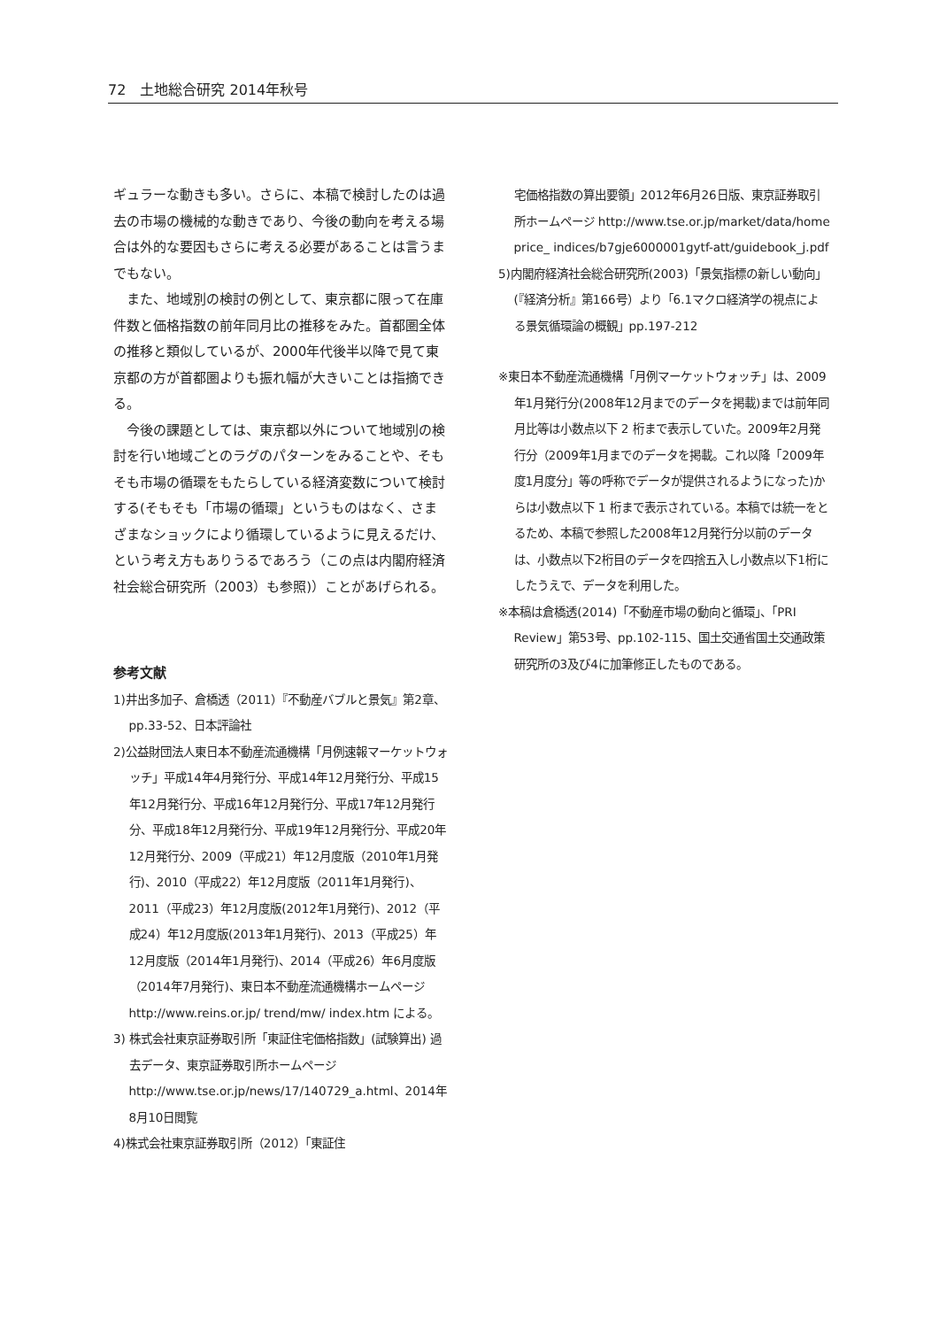72　土地総合研究 2014年秋号
ギュラーな動きも多い。さらに、本稿で検討したのは過去の市場の機械的な動きであり、今後の動向を考える場合は外的な要因もさらに考える必要があることは言うまでもない。
また、地域別の検討の例として、東京都に限って在庫件数と価格指数の前年同月比の推移をみた。首都圏全体の推移と類似しているが、2000年代後半以降で見て東京都の方が首都圏よりも振れ幅が大きいことは指摘できる。
今後の課題としては、東京都以外について地域別の検討を行い地域ごとのラグのパターンをみることや、そもそも市場の循環をもたらしている経済変数について検討する(そもそも「市場の循環」というものはなく、さまざまなショックにより循環しているように見えるだけ、という考え方もありうるであろう（この点は内閣府経済社会総合研究所（2003）も参照)）ことがあげられる。
参考文献
1)井出多加子、倉橋透（2011）『不動産バブルと景気』第2章、pp.33-52、日本評論社
2)公益財団法人東日本不動産流通機構「月例速報マーケットウォッチ」平成14年4月発行分、平成14年12月発行分、平成15年12月発行分、平成16年12月発行分、平成17年12月発行分、平成18年12月発行分、平成19年12月発行分、平成20年12月発行分、2009（平成21）年12月度版（2010年1月発行)、2010（平成22）年12月度版（2011年1月発行)、2011（平成23）年12月度版(2012年1月発行)、2012（平成24）年12月度版(2013年1月発行)、2013（平成25）年12月度版（2014年1月発行)、2014（平成26）年6月度版（2014年7月発行)、東日本不動産流通機構ホームページ http://www.reins.or.jp/ trend/mw/ index.htm による。
3) 株式会社東京証券取引所「東証住宅価格指数」(試験算出) 過去データ、東京証券取引所ホームページhttp://www.tse.or.jp/news/17/140729_a.html、2014年8月10日閲覧
4)株式会社東京証券取引所（2012）「東証住
宅価格指数の算出要領」2012年6月26日版、東京証券取引所ホームページ http://www.tse.or.jp/market/data/home price_ indices/b7gje6000001gytf-att/guidebook_j.pdf
5)内閣府経済社会総合研究所(2003)「景気指標の新しい動向」(『経済分析』第166号）より「6.1マクロ経済学の視点による景気循環論の概観」pp.197-212
※東日本不動産流通機構「月例マーケットウォッチ」は、2009年1月発行分(2008年12月までのデータを掲載)までは前年同月比等は小数点以下 2 桁まで表示していた。2009年2月発行分（2009年1月までのデータを掲載。これ以降「2009年度1月度分」等の呼称でデータが提供されるようになった)からは小数点以下 1 桁まで表示されている。本稿では統一をとるため、本稿で参照した2008年12月発行分以前のデータは、小数点以下2桁目のデータを四捨五入し小数点以下1桁にしたうえで、データを利用した。
※本稿は倉橋透(2014)「不動産市場の動向と循環」、「PRI Review」第53号、pp.102-115、国土交通省国土交通政策研究所の3及び4に加筆修正したものである。